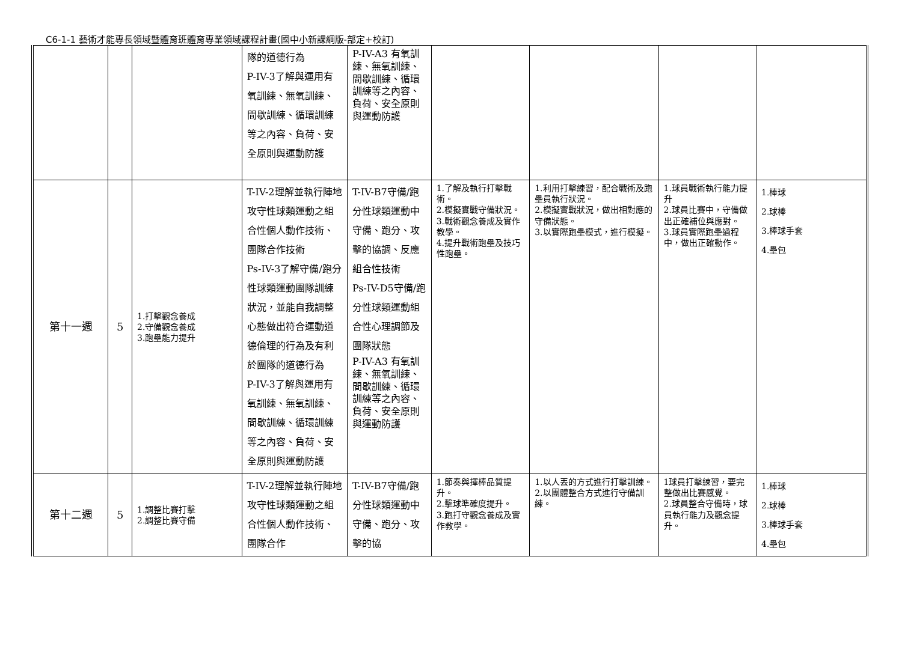C6-1-1 藝術才能專長領域暨體育班體育專業領域課程計畫(國中小新課綱版-部定+校訂)
| | | | 隊的道德行為 P-IV-3了解與運用有氧訓練、無氧訓練、間歇訓練、循環訓練等之內容、負荷、安全原則與運動防護 | P-IV-A3 有氧訓練、無氧訓練、間歇訓練、循環訓練等之內容、負荷、安全原則 與運動防護 | | | | |
| 第十一週 | 5 | 1.打擊觀念養成 2.守備觀念養成 3.跑壘能力提升 | T-IV-2理解並執行陣地攻守性球類運動之組合性個人動作技術、團隊合作技術 Ps-IV-3了解守備/跑分性球類運動團隊訓練狀況，並能自我調整心態做出符合運動道德倫理的行為及有利於團隊的道德行為 P-IV-3了解與運用有氧訓練、無氧訓練、間歇訓練、循環訓練等之內容、負荷、安全原則與運動防護 | T-IV-B7守備/跑分性球類運動中守備、跑分、攻擊的協調、反應組合性技術 Ps-IV-D5守備/跑分性球類運動組合性心理調節及團隊狀態 P-IV-A3 有氧訓練、無氧訓練、間歇訓練、循環訓練等之內容、負荷、安全原則 與運動防護 | 1.了解及執行打擊戰術。 2.模擬實戰守備狀況。 3.戰術觀念養成及實作教學。 4.提升戰術跑壘及技巧性跑壘。 | 1.利用打擊練習，配合戰術及跑壘員執行狀況。 2.模擬實戰狀況，做出相對應的守備狀態。 3.以實際跑壘模式，進行模擬。 | 1.球員戰術執行能力提升 2.球員比賽中，守備做出正確補位與應對。 3.球員實際跑壘過程中，做出正確動作。 | 1.棒球 2.球棒 3.棒球手套 4.壘包 |
| 第十二週 | 5 | 1.調整比賽打擊 2.調整比賽守備 | T-IV-2理解並執行陣地攻守性球類運動之組合性個人動作技術、團隊合作 | T-IV-B7守備/跑分性球類運動中守備、跑分、攻擊的協 | 1.節奏與揮棒品質提升。 2.擊球準確度提升。 3.跑打守觀念養成及實作教學。 | 1.以人丟的方式進行打擊訓練。 2.以團體整合方式進行守備訓練。 | 1球員打擊練習，要完整做出比賽感覺。 2.球員整合守備時，球員執行能力及觀念提升。 | 1.棒球 2.球棒 3.棒球手套 4.壘包 |